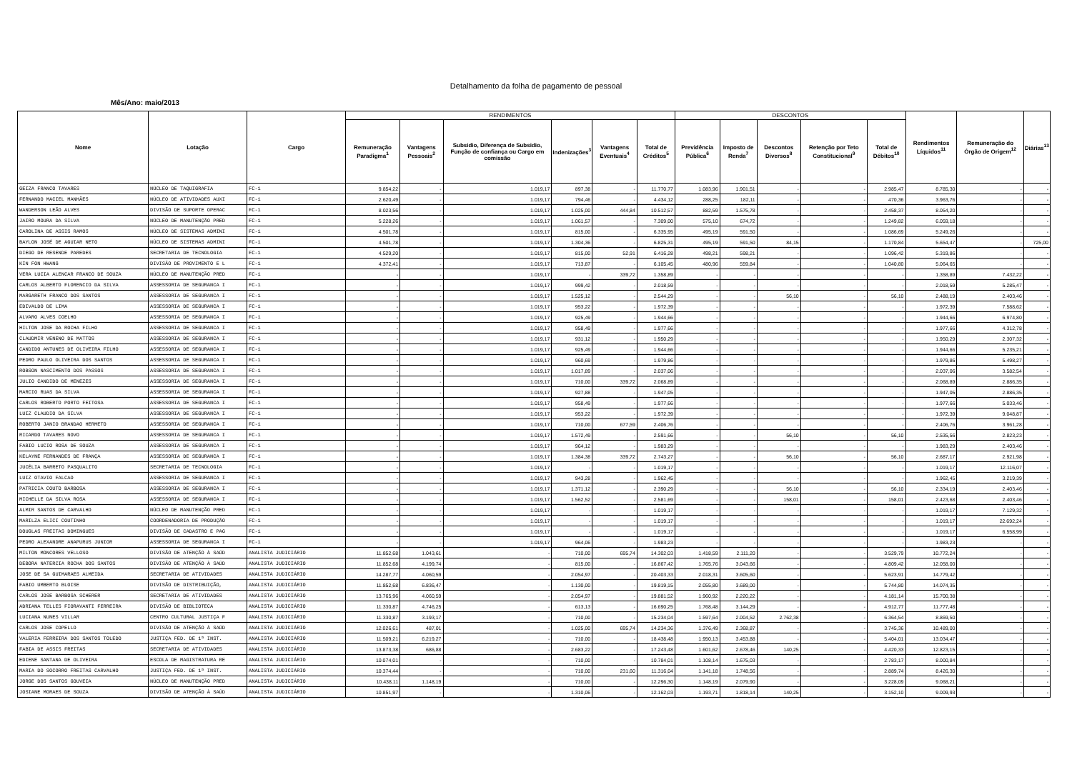Detalhamento da folha de pagamento de pessoal
Mês/Ano: maio/2013
| Nome | Lotação | Cargo | RENDIMENTOS | | | | | | DESCONTOS | | | | | Rendimentos Líquidos<sup>11</sup> | Remuneração do Órgão de Origem<sup>12</sup> | Diárias<sup>13</sup> |
| --- | --- | --- | --- | --- | --- | --- | --- | --- | --- | --- | --- | --- | --- | --- | --- | --- |
| | | | Remuneração Paradigma<sup>1</sup> | Vantagens Pessoais<sup>2</sup> | Subsidio, Diferença de Subsidio, Função de confiança ou Cargo em comissão | Indenizações<sup>3</sup> | Vantagens Eventuais<sup>4</sup> | Total de Créditos<sup>5</sup> | Previdência Pública<sup>6</sup> | Imposto de Renda<sup>7</sup> | Descontos Diversos<sup>8</sup> | Retenção por Teto Constitucional<sup>9</sup> | Total de Débitos<sup>10</sup> | | | |
| GEIZA FRANCO TAVARES | NÚCLEO DE TAQUIGRAFIA | FC-1 | 9.854,22 | - | 1.019,17 | 897,38 | - | 11.770,77 | 1.083,96 | 1.901,51 | - | - | 2.985,47 | 8.785,30 | - | - |
| FERNANDO MACIEL MANHÃES | NÚCLEO DE ATIVIDADES AUXI | FC-1 | 2.620,49 | - | 1.019,17 | 794,46 | - | 4.434,12 | 288,25 | 182,11 | - | - | 470,36 | 3.963,76 | - | - |
| WANDERSON LEÃO ALVES | DIVISÃO DE SUPORTE OPERAC | FC-1 | 8.023,56 | - | 1.019,17 | 1.025,00 | 444,84 | 10.512,57 | 882,59 | 1.575,78 | - | - | 2.458,37 | 8.054,20 | - | - |
| JAIRO MOURA DA SILVA | NÚCLEO DE MANUTENÇÃO PRED | FC-1 | 5.228,26 | - | 1.019,17 | 1.061,57 | - | 7.309,00 | 575,10 | 674,72 | - | - | 1.249,82 | 6.059,18 | - | - |
| CAROLINA DE ASSIS RAMOS | NÚCLEO DE SISTEMAS ADMINI | FC-1 | 4.501,78 | - | 1.019,17 | 815,00 | - | 6.335,95 | 495,19 | 591,50 | - | - | 1.086,69 | 5.249,26 | - | - |
| BAYLON JOSÉ DE AGUIAR NETO | NÚCLEO DE SISTEMAS ADMINI | FC-1 | 4.501,78 | - | 1.019,17 | 1.304,36 | - | 6.825,31 | 495,19 | 591,50 | 84,15 | - | 1.170,84 | 5.654,47 | - | 725,00 |
| DIEGO DE RESENDE PAREDES | SECRETARIA DE TECNOLOGIA | FC-1 | 4.529,20 | - | 1.019,17 | 815,00 | 52,91 | 6.416,28 | 498,21 | 598,21 | - | - | 1.096,42 | 5.319,86 | - | - |
| KIN FON HWANG | DIVISÃO DE PROVIMENTO E L | FC-1 | 4.372,41 | - | 1.019,17 | 713,87 | - | 6.105,45 | 480,96 | 559,84 | - | - | 1.040,80 | 5.064,65 | - | - |
| VERA LUCIA ALENCAR FRANCO DE SOUZA | NÚCLEO DE MANUTENÇÃO PRED | FC-1 | - | - | 1.019,17 | - | 339,72 | 1.358,89 | - | - | - | - | - | 1.358,89 | 7.432,22 | - |
| CARLOS ALBERTO FLORENCIO DA SILVA | ASSESSORIA DE SEGURANCA I | FC-1 | - | - | 1.019,17 | 999,42 | - | 2.018,59 | - | - | - | - | - | 2.018,59 | 5.285,47 | - |
| MARGARETH FRANCO DOS SANTOS | ASSESSORIA DE SEGURANCA I | FC-1 | - | - | 1.019,17 | 1.525,12 | - | 2.544,29 | - | - | 56,10 | - | 56,10 | 2.488,19 | 2.403,46 | - |
| EDIVALDO DE LIMA | ASSESSORIA DE SEGURANCA I | FC-1 | - | - | 1.019,17 | 953,22 | - | 1.972,39 | - | - | - | - | - | 1.972,39 | 7.588,62 | - |
| ALVARO ALVES COELHO | ASSESSORIA DE SEGURANCA I | FC-1 | - | - | 1.019,17 | 925,49 | - | 1.944,66 | - | - | - | - | - | 1.944,66 | 6.974,80 | - |
| HILTON JOSE DA ROCHA FILHO | ASSESSORIA DE SEGURANCA I | FC-1 | - | - | 1.019,17 | 958,49 | - | 1.977,66 | - | - | - | - | - | 1.977,66 | 4.312,78 | - |
| CLAUDMIR VENENO DE MATTOS | ASSESSORIA DE SEGURANCA I | FC-1 | - | - | 1.019,17 | 931,12 | - | 1.950,29 | - | - | - | - | - | 1.950,29 | 2.307,32 | - |
| CANDIDO ANTUNES DE OLIVEIRA FILHO | ASSESSORIA DE SEGURANCA I | FC-1 | - | - | 1.019,17 | 925,49 | - | 1.944,66 | - | - | - | - | - | 1.944,66 | 5.235,21 | - |
| PEDRO PAULO OLIVEIRA DOS SANTOS | ASSESSORIA DE SEGURANCA I | FC-1 | - | - | 1.019,17 | 960,69 | - | 1.979,86 | - | - | - | - | - | 1.979,86 | 5.498,27 | - |
| ROBSON NASCIMENTO DOS PASSOS | ASSESSORIA DE SEGURANCA I | FC-1 | - | - | 1.019,17 | 1.017,89 | - | 2.037,06 | - | - | - | - | - | 2.037,06 | 3.582,54 | - |
| JULIO CANDIDO DE MENEZES | ASSESSORIA DE SEGURANCA I | FC-1 | - | - | 1.019,17 | 710,00 | 339,72 | 2.068,89 | - | - | - | - | - | 2.068,89 | 2.886,35 | - |
| MARCIO RUAS DA SILVA | ASSESSORIA DE SEGURANCA I | FC-1 | - | - | 1.019,17 | 927,88 | - | 1.947,05 | - | - | - | - | - | 1.947,05 | 2.886,35 | - |
| CARLOS ROBERTO PORTO FEITOSA | ASSESSORIA DE SEGURANCA I | FC-1 | - | - | 1.019,17 | 958,49 | - | 1.977,66 | - | - | - | - | - | 1.977,66 | 5.033,46 | - |
| LUIZ CLAUDIO DA SILVA | ASSESSORIA DE SEGURANCA I | FC-1 | - | - | 1.019,17 | 953,22 | - | 1.972,39 | - | - | - | - | - | 1.972,39 | 9.048,87 | - |
| ROBERTO JANIO BRANDAO HERMETO | ASSESSORIA DE SEGURANCA I | FC-1 | - | - | 1.019,17 | 710,00 | 677,59 | 2.406,76 | - | - | - | - | - | 2.406,76 | 3.961,28 | - |
| RICARDO TAVARES NOVO | ASSESSORIA DE SEGURANCA I | FC-1 | - | - | 1.019,17 | 1.572,49 | - | 2.591,66 | - | - | 56,10 | - | 56,10 | 2.535,56 | 2.823,23 | - |
| FABIO LUCIO ROSA DE SOUZA | ASSESSORIA DE SEGURANCA I | FC-1 | - | - | 1.019,17 | 964,12 | - | 1.983,29 | - | - | - | - | - | 1.983,29 | 2.403,46 | - |
| KELAYNE FERNANDES DE FRANÇA | ASSESSORIA DE SEGURANCA I | FC-1 | - | - | 1.019,17 | 1.384,38 | 339,72 | 2.743,27 | - | - | 56,10 | - | 56,10 | 2.687,17 | 2.921,98 | - |
| JUCÉLIA BARRETO PASQUALITO | SECRETARIA DE TECNOLOGIA | FC-1 | - | - | 1.019,17 | - | - | 1.019,17 | - | - | - | - | - | 1.019,17 | 12.116,07 | - |
| LUIZ OTAVIO FALCAO | ASSESSORIA DE SEGURANCA I | FC-1 | - | - | 1.019,17 | 943,28 | - | 1.962,45 | - | - | - | - | - | 1.962,45 | 3.219,39 | - |
| PATRICIA COUTO BARBOSA | ASSESSORIA DE SEGURANCA I | FC-1 | - | - | 1.019,17 | 1.371,12 | - | 2.390,29 | - | - | 56,10 | - | 56,10 | 2.334,19 | 2.403,46 | - |
| MICHELLE DA SILVA ROSA | ASSESSORIA DE SEGURANCA I | FC-1 | - | - | 1.019,17 | 1.562,52 | - | 2.581,69 | - | - | 158,01 | - | 158,01 | 2.423,68 | 2.403,46 | - |
| ALMIR SANTOS DE CARVALHO | NÚCLEO DE MANUTENÇÃO PRED | FC-1 | - | - | 1.019,17 | - | - | 1.019,17 | - | - | - | - | - | 1.019,17 | 7.129,32 | - |
| MARILZA ELICI COUTINHO | COORDENADORIA DE PRODUÇÃO | FC-1 | - | - | 1.019,17 | - | - | 1.019,17 | - | - | - | - | - | 1.019,17 | 22.692,24 | - |
| DOUGLAS FREITAS DOMINGUES | DIVISÃO DE CADASTRO E PAG | FC-1 | - | - | 1.019,17 | - | - | 1.019,17 | - | - | - | - | - | 1.019,17 | 6.558,99 | - |
| PEDRO ALEXANDRE ANAPURUS JUNIOR | ASSESSORIA DE SEGURANCA I | FC-1 | - | - | 1.019,17 | 964,06 | - | 1.983,23 | - | - | - | - | - | 1.983,23 | - | - |
| MILTON MONCORES VELLOSO | DIVISÃO DE ATENÇÃO À SAÚD | ANALISTA JUDICIÁRIO | 11.852,68 | 1.043,61 | - | 710,00 | 695,74 | 14.302,03 | 1.418,59 | 2.111,20 | - | - | 3.529,79 | 10.772,24 | - | - |
| DEBORA NATERCIA ROCHA DOS SANTOS | DIVISÃO DE ATENÇÃO À SAÚD | ANALISTA JUDICIÁRIO | 11.852,68 | 4.199,74 | - | 815,00 | - | 16.867,42 | 1.765,76 | 3.043,66 | - | - | 4.809,42 | 12.058,00 | - | - |
| JOSE DE SA GUIMARAES ALMEIDA | SECRETARIA DE ATIVIDADES | ANALISTA JUDICIÁRIO | 14.287,77 | 4.060,59 | - | 2.054,97 | - | 20.403,33 | 2.018,31 | 3.605,60 | - | - | 5.623,91 | 14.779,42 | - | - |
| FABIO UMBERTO BLOISE | DIVISÃO DE DISTRIBUIÇÃO, | ANALISTA JUDICIÁRIO | 11.852,68 | 6.836,47 | - | 1.130,00 | - | 19.819,15 | 2.055,80 | 3.689,00 | - | - | 5.744,80 | 14.074,35 | - | - |
| CARLOS JOSE BARBOSA SCHERER | SECRETARIA DE ATIVIDADES | ANALISTA JUDICIÁRIO | 13.765,96 | 4.060,59 | - | 2.054,97 | - | 19.881,52 | 1.960,92 | 2.220,22 | - | - | 4.181,14 | 15.700,38 | - | - |
| ADRIANA TELLES FIORAVANTI FERREIRA | DIVISÃO DE BIBLIOTECA | ANALISTA JUDICIÁRIO | 11.330,87 | 4.746,25 | - | 613,13 | - | 16.690,25 | 1.768,48 | 3.144,29 | - | - | 4.912,77 | 11.777,48 | - | - |
| LUCIANA NUNES VILLAR | CENTRO CULTURAL JUSTIÇA F | ANALISTA JUDICIÁRIO | 11.330,87 | 3.193,17 | - | 710,00 | - | 15.234,04 | 1.597,64 | 2.004,52 | 2.762,38 | - | 6.364,54 | 8.869,50 | - | - |
| CARLOS JOSE COPELLO | DIVISÃO DE ATENÇÃO À SAÚD | ANALISTA JUDICIÁRIO | 12.026,61 | 487,01 | - | 1.025,00 | 695,74 | 14.234,36 | 1.376,49 | 2.368,87 | - | - | 3.745,36 | 10.489,00 | - | - |
| VALERIA FERREIRA DOS SANTOS TOLEDO | JUSTIÇA FED. DE 1ª INST. | ANALISTA JUDICIÁRIO | 11.509,21 | 6.219,27 | - | 710,00 | - | 18.438,48 | 1.950,13 | 3.453,88 | - | - | 5.404,01 | 13.034,47 | - | - |
| FABIA DE ASSIS FREITAS | SECRETARIA DE ATIVIDADES | ANALISTA JUDICIÁRIO | 13.873,38 | 686,88 | - | 2.683,22 | - | 17.243,48 | 1.601,62 | 2.678,46 | 140,25 | - | 4.420,33 | 12.823,15 | - | - |
| EDIENE SANTANA DE OLIVEIRA | ESCOLA DE MAGISTRATURA RE | ANALISTA JUDICIÁRIO | 10.074,01 | - | - | 710,00 | - | 10.784,01 | 1.108,14 | 1.675,03 | - | - | 2.783,17 | 8.000,84 | - | - |
| MARIA DO SOCORRO FREITAS CARVALHO | JUSTIÇA FED. DE 1ª INST. | ANALISTA JUDICIÁRIO | 10.374,44 | - | - | 710,00 | 231,60 | 11.316,04 | 1.141,18 | 1.748,56 | - | - | 2.889,74 | 8.426,30 | - | - |
| JORGE DOS SANTOS GOUVEIA | NÚCLEO DE MANUTENÇÃO PRED | ANALISTA JUDICIÁRIO | 10.438,11 | 1.148,19 | - | 710,00 | - | 12.296,30 | 1.148,19 | 2.079,90 | - | - | 3.228,09 | 9.068,21 | - | - |
| JOSIANE MORAES DE SOUZA | DIVISÃO DE ATENÇÃO À SAÚD | ANALISTA JUDICIÁRIO | 10.851,97 | - | - | 1.310,06 | - | 12.162,03 | 1.193,71 | 1.818,14 | 140,25 | - | 3.152,10 | 9.009,93 | - | - |